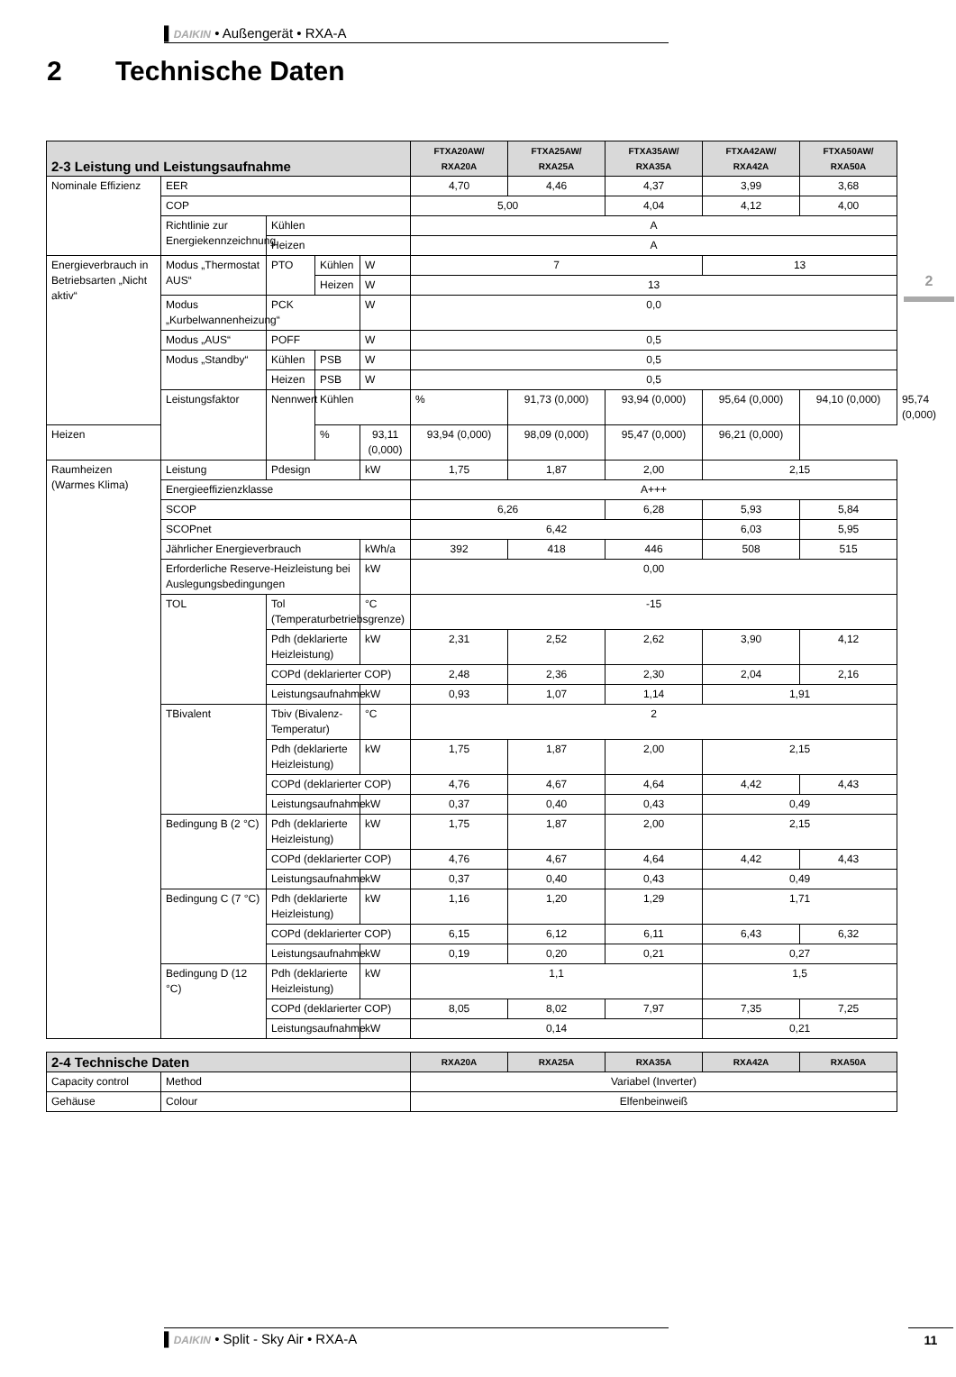▌DAIKIN • Außengerät • RXA-A
2 Technische Daten
| 2-3 Leistung und Leistungsaufnahme | | | | | FTXA20AW/ RXA20A | FTXA25AW/ RXA25A | FTXA35AW/ RXA35A | FTXA42AW/ RXA42A | FTXA50AW/ RXA50A | |
| --- | --- | --- | --- | --- | --- | --- | --- | --- | --- | --- |
| Nominale Effizienz | EER | | | | 4,70 | 4,46 | 4,37 | 3,99 | 3,68 | |
| | COP | | | | 5,00 | | 4,04 | 4,12 | 4,00 | |
| | Richtlinie zur Energiekennzeichnung | Kühlen | | | A | | | | | |
| | | Heizen | | | A | | | | | |
| Energieverbrauch in Betriebsarten „Nicht aktiv“ | Modus „Thermostat AUS“ | PTO | Kühlen | W | 7 | | | 13 | | |
| | | | Heizen | W | 13 | | | | | |
| | Modus „Kurbelwannenheizung“ | PCK | | W | 0,0 | | | | | |
| | Modus „AUS“ | POFF | | W | 0,5 | | | | | |
| | Modus „Standby“ | Kühlen | PSB | W | 0,5 | | | | | |
| | | Heizen | PSB | W | 0,5 | | | | | |
| | Leistungsfaktor | Nennwert | Kühlen | | % | 91,73 (0,000) | 93,94 (0,000) | 95,64 (0,000) | 94,10 (0,000) | 95,74 (0,000) |
| Heizen | | | % | 93,11 (0,000) | 93,94 (0,000) | 98,09 (0,000) | 95,47 (0,000) | 96,21 (0,000) | | |
| Raumheizen (Warmes Klima) | Leistung | Pdesign | | kW | 1,75 | 1,87 | 2,00 | 2,15 | | |
| | Energieeffizienzklasse | | | | A+++ | | | | | |
| | SCOP | | | | 6,26 | | 6,28 | 5,93 | 5,84 | |
| | SCOPnet | | | | 6,42 | | | 6,03 | 5,95 | |
| | Jährlicher Energieverbrauch | | | kWh/a | 392 | 418 | 446 | 508 | 515 | |
| | Erforderliche Reserve-Heizleistung bei Auslegungsbedingungen | | | kW | 0,00 | | | | | |
| | TOL | Tol (Temperaturbetriebsgrenze) | | °C | -15 | | | | | |
| | | Pdh (deklarierte Heizleistung) | | kW | 2,31 | 2,52 | 2,62 | 3,90 | 4,12 | |
| | | COPd (deklarierter COP) | | | 2,48 | 2,36 | 2,30 | 2,04 | 2,16 | |
| | | Leistungsaufnahme | | kW | 0,93 | 1,07 | 1,14 | 1,91 | | |
| | TBivalent | Tbiv (Bivalenz-Temperatur) | | °C | 2 | | | | | |
| | | Pdh (deklarierte Heizleistung) | | kW | 1,75 | 1,87 | 2,00 | 2,15 | | |
| | | COPd (deklarierter COP) | | | 4,76 | 4,67 | 4,64 | 4,42 | 4,43 | |
| | | Leistungsaufnahme | | kW | 0,37 | 0,40 | 0,43 | 0,49 | | |
| | Bedingung B (2 °C) | Pdh (deklarierte Heizleistung) | | kW | 1,75 | 1,87 | 2,00 | 2,15 | | |
| | | COPd (deklarierter COP) | | | 4,76 | 4,67 | 4,64 | 4,42 | 4,43 | |
| | | Leistungsaufnahme | | kW | 0,37 | 0,40 | 0,43 | 0,49 | | |
| | Bedingung C (7 °C) | Pdh (deklarierte Heizleistung) | | kW | 1,16 | 1,20 | 1,29 | 1,71 | | |
| | | COPd (deklarierter COP) | | | 6,15 | 6,12 | 6,11 | 6,43 | 6,32 | |
| | | Leistungsaufnahme | | kW | 0,19 | 0,20 | 0,21 | 0,27 | | |
| | Bedingung D (12 °C) | Pdh (deklarierte Heizleistung) | | kW | 1,1 | | | 1,5 | | |
| | | COPd (deklarierter COP) | | | 8,05 | 8,02 | 7,97 | 7,35 | 7,25 | |
| | | Leistungsaufnahme | | kW | 0,14 | | | 0,21 | | |
| 2-4 Technische Daten | | RXA20A | RXA25A | RXA35A | RXA42A | RXA50A |
| --- | --- | --- | --- | --- | --- | --- |
| Capacity control | Method | Variabel (Inverter) | | | | |
| Gehäuse | Colour | Elfenbeinweiß | | | | |
2
▌DAIKIN • Split - Sky Air • RXA-A 11